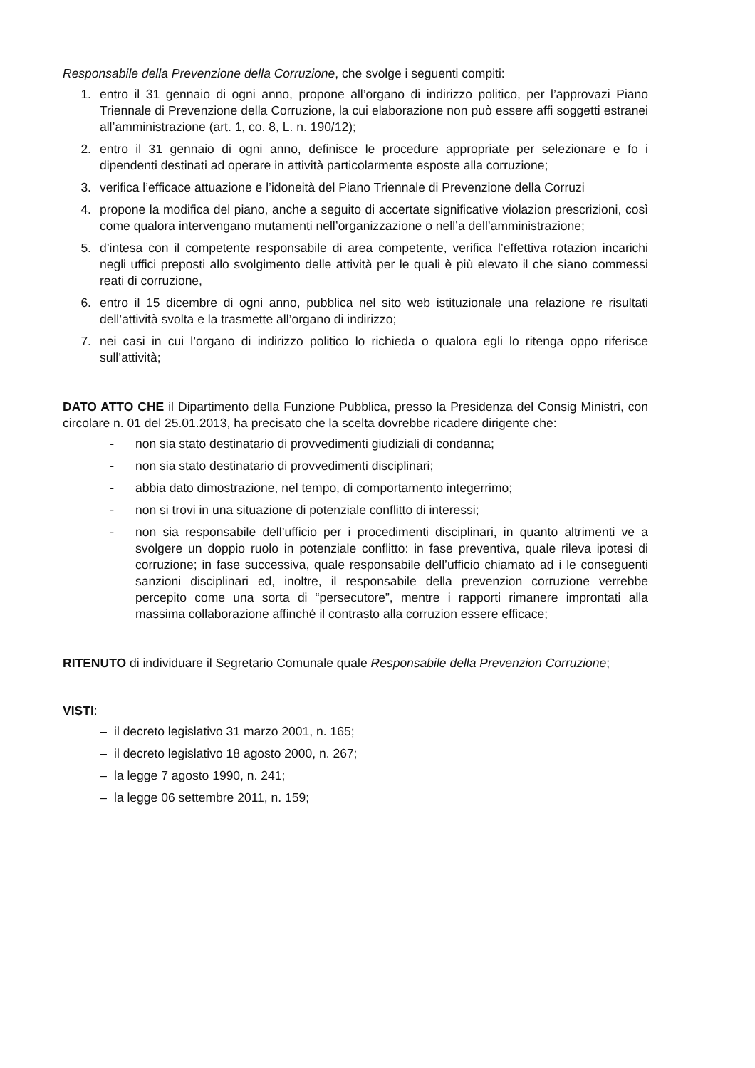Responsabile della Prevenzione della Corruzione, che svolge i seguenti compiti:
1. entro il 31 gennaio di ogni anno, propone all’organo di indirizzo politico, per l’approvazi Piano Triennale di Prevenzione della Corruzione, la cui elaborazione non può essere affi soggetti estranei all’amministrazione (art. 1, co. 8, L. n. 190/12);
2. entro il 31 gennaio di ogni anno, definisce le procedure appropriate per selezionare e fo i dipendenti destinati ad operare in attività particolarmente esposte alla corruzione;
3. verifica l’efficace attuazione e l’idoneità del Piano Triennale di Prevenzione della Corruzi
4. propone la modifica del piano, anche a seguito di accertate significative violazion prescrizioni, così come qualora intervengano mutamenti nell’organizzazione o nell’a dell’amministrazione;
5. d’intesa con il competente responsabile di area competente, verifica l’effettiva rotazion incarichi negli uffici preposti allo svolgimento delle attività per le quali è più elevato il che siano commessi reati di corruzione,
6. entro il 15 dicembre di ogni anno, pubblica nel sito web istituzionale una relazione re risultati dell’attività svolta e la trasmette all’organo di indirizzo;
7. nei casi in cui l’organo di indirizzo politico lo richieda o qualora egli lo ritenga oppo riferisce sull’attività;
DATO ATTO CHE il Dipartimento della Funzione Pubblica, presso la Presidenza del Consig Ministri, con circolare n. 01 del 25.01.2013, ha precisato che la scelta dovrebbe ricadere dirigente che:
- non sia stato destinatario di provvedimenti giudiziali di condanna;
- non sia stato destinatario di provvedimenti disciplinari;
- abbia dato dimostrazione, nel tempo, di comportamento integerrimo;
- non si trovi in una situazione di potenziale conflitto di interessi;
- non sia responsabile dell’ufficio per i procedimenti disciplinari, in quanto altrimenti ve a svolgere un doppio ruolo in potenziale conflitto: in fase preventiva, quale rileva ipotesi di corruzione; in fase successiva, quale responsabile dell’ufficio chiamato ad i le conseguenti sanzioni disciplinari ed, inoltre, il responsabile della prevenzion corruzione verrebbe percepito come una sorta di “persecutore”, mentre i rapporti rimanere improntati alla massima collaborazione affinché il contrasto alla corruzion essere efficace;
RITENUTO di individuare il Segretario Comunale quale Responsabile della Prevenzion Corruzione;
VISTI:
– il decreto legislativo 31 marzo 2001, n. 165;
– il decreto legislativo 18 agosto 2000, n. 267;
– la legge 7 agosto 1990, n. 241;
– la legge 06 settembre 2011, n. 159;